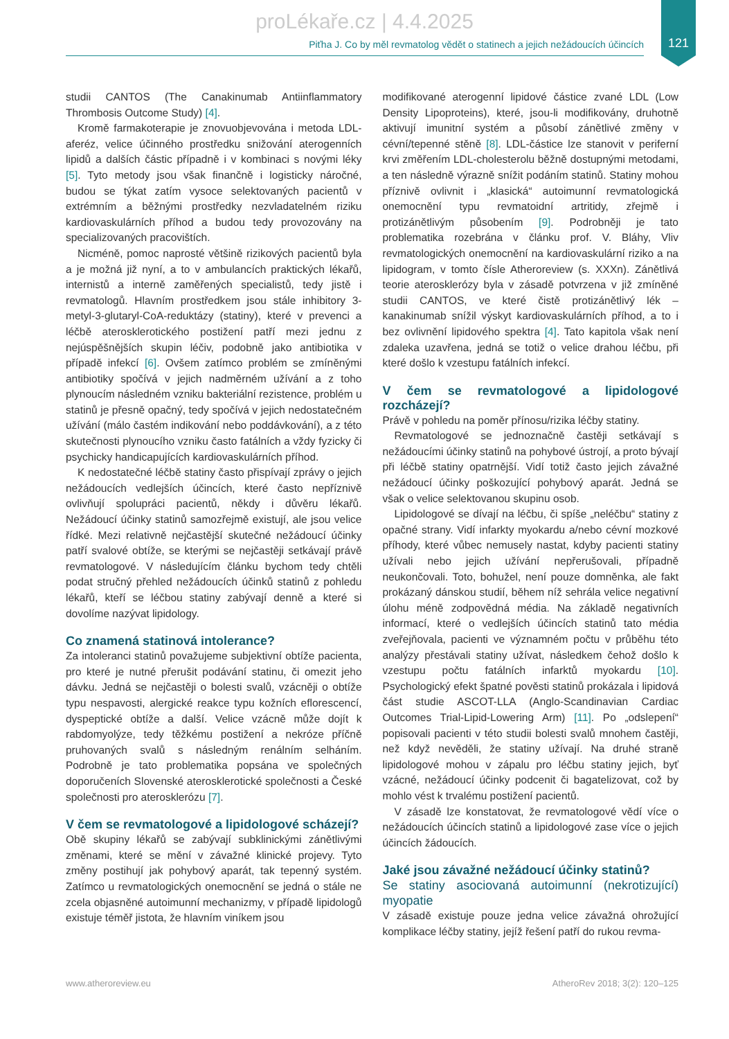121
proLékaře.cz | 4.4.2025
Piťha J. Co by měl revmatolog vědět o statinech a jejich nežádoucích účincích
studii CANTOS (The Canakinumab Antiinflammatory Thrombosis Outcome Study) [4].
Kromě farmakoterapie je znovuobjevována i metoda LDL-aferéz, velice účinného prostředku snižování aterogenních lipidů a dalších částic případně i v kombinaci s novými léky [5]. Tyto metody jsou však finančně i logisticky náročné, budou se týkat zatím vysoce selektovaných pacientů v extrémním a běžnými prostředky nezvladatelném riziku kardiovaskulárních příhod a budou tedy provozovány na specializovaných pracovištích.
Nicméně, pomoc naprosté většině rizikových pacientů byla a je možná již nyní, a to v ambulancích praktických lékařů, internistů a interně zaměřených specialistů, tedy jistě i revmatologů. Hlavním prostředkem jsou stále inhibitory 3-metyl-3-glutaryl-CoA-reduktázy (statiny), které v prevenci a léčbě aterosklerotického postižení patří mezi jednu z nejúspěšnějších skupin léčiv, podobně jako antibiotika v případě infekcí [6]. Ovšem zatímco problém se zmíněnými antibiotiky spočívá v jejich nadměrném užívání a z toho plynoucím následném vzniku bakteriální rezistence, problém u statinů je přesně opačný, tedy spočívá v jejich nedostatečném užívání (málo častém indikování nebo poddávkování), a z této skutečnosti plynoucího vzniku často fatálních a vždy fyzicky či psychicky handicapujících kardiovaskulárních příhod.
K nedostatečné léčbě statiny často přispívají zprávy o jejich nežádoucích vedlejších účincích, které často nepříznivě ovlivňují spolupráci pacientů, někdy i důvěru lékařů. Nežádoucí účinky statinů samozřejmě existují, ale jsou velice řídké. Mezi relativně nejčastější skutečné nežádoucí účinky patří svalové obtíže, se kterými se nejčastěji setkávají právě revmatologové. V následujícím článku bychom tedy chtěli podat stručný přehled nežádoucích účinků statinů z pohledu lékařů, kteří se léčbou statiny zabývají denně a které si dovolíme nazývat lipidology.
Co znamená statinová intolerance?
Za intoleranci statinů považujeme subjektivní obtíže pacienta, pro které je nutné přerušit podávání statinu, či omezit jeho dávku. Jedná se nejčastěji o bolesti svalů, vzácněji o obtíže typu nespavosti, alergické reakce typu kožních eflorescencí, dyspeptické obtíže a další. Velice vzácně může dojít k rabdomyolýze, tedy těžkému postižení a nekróze příčně pruhovaných svalů s následným renálním selháním. Podrobně je tato problematika popsána ve společných doporučeních Slovenské aterosklerotické společnosti a České společnosti pro aterosklerózu [7].
V čem se revmatologové a lipidologové scházejí?
Obě skupiny lékařů se zabývají subklinickými zánětlivými změnami, které se mění v závažné klinické projevy. Tyto změny postihují jak pohybový aparát, tak tepenný systém. Zatímco u revmatologických onemocnění se jedná o stále ne zcela objasněné autoimunní mechanizmy, v případě lipidologů existuje téměř jistota, že hlavním viníkem jsou
modifikované aterogenní lipidové částice zvané LDL (Low Density Lipoproteins), které, jsou-li modifikovány, druhotně aktivují imunitní systém a působí zánětlivé změny v cévní/tepenné stěně [8]. LDL-částice lze stanovit v periferní krvi změřením LDL-cholesterolu běžně dostupnými metodami, a ten následně výrazně snížit podáním statinů. Statiny mohou příznivě ovlivnit i „klasická“ autoimunní revmatologická onemocnění typu revmatoidní artritidy, zřejmě i protizánětlivým působením [9]. Podrobněji je tato problematika rozebrána v článku prof. V. Bláhy, Vliv revmatologických onemocnění na kardiovaskulární riziko a na lipidogram, v tomto čísle Atheroreview (s. XXXn). Zánětlivá teorie aterosklerózy byla v zásadě potvrzena v již zmíněné studii CANTOS, ve které čistě protizánětlivý lék – kanakinumab snížil výskyt kardiovaskulárních příhod, a to i bez ovlivnění lipidového spektra [4]. Tato kapitola však není zdaleka uzavřena, jedná se totiž o velice drahou léčbu, při které došlo k vzestupu fatálních infekcí.
V čem se revmatologové a lipidologové rozcházejí?
Právě v pohledu na poměr přínosu/rizika léčby statiny.
Revmatologové se jednoznačně častěji setkávají s nežádoucími účinky statinů na pohybové ústrojí, a proto bývají při léčbě statiny opatrnější. Vidí totiž často jejich závažné nežádoucí účinky poškozující pohybový aparát. Jedná se však o velice selektovanou skupinu osob.
Lipidologové se dívají na léčbu, či spíše „neléčbu“ statiny z opačné strany. Vidí infarkty myokardu a/nebo cévní mozkové příhody, které vůbec nemusely nastat, kdyby pacienti statiny užívali nebo jejich užívání nepřerušovali, případně neukončovali. Toto, bohužel, není pouze domněnka, ale fakt prokázaný dánskou studií, během níž sehrála velice negativní úlohu méně zodpovědná média. Na základě negativních informací, které o vedlejších účincích statinů tato média zveřejňovala, pacienti ve významném počtu v průběhu této analýzy přestávali statiny užívat, následkem čehož došlo k vzestupu počtu fatálních infarktů myokardu [10]. Psychologický efekt špatné pověsti statinů prokázala i lipidová část studie ASCOT-LLA (Anglo-Scandinavian Cardiac Outcomes Trial-Lipid-Lowering Arm) [11]. Po „odslepení“ popisovali pacienti v této studii bolesti svalů mnohem častěji, než když nevěděli, že statiny užívají. Na druhé straně lipidologové mohou v zápalu pro léčbu statiny jejich, byť vzácné, nežádoucí účinky podcenit či bagatelizovat, což by mohlo vést k trvalému postižení pacientů.
V zásadě lze konstatovat, že revmatologové vědí více o nežádoucích účincích statinů a lipidologové zase více o jejich účincích žádoucích.
Jaké jsou závažné nežádoucí účinky statinů?
Se statiny asociovaná autoimunní (nekrotizující) myopatie
V zásadě existuje pouze jedna velice závažná ohrožující komplikace léčby statiny, jejíž řešení patří do rukou revma-
www.atheroreview.eu AtheroRev 2018; 3(2): 120–125